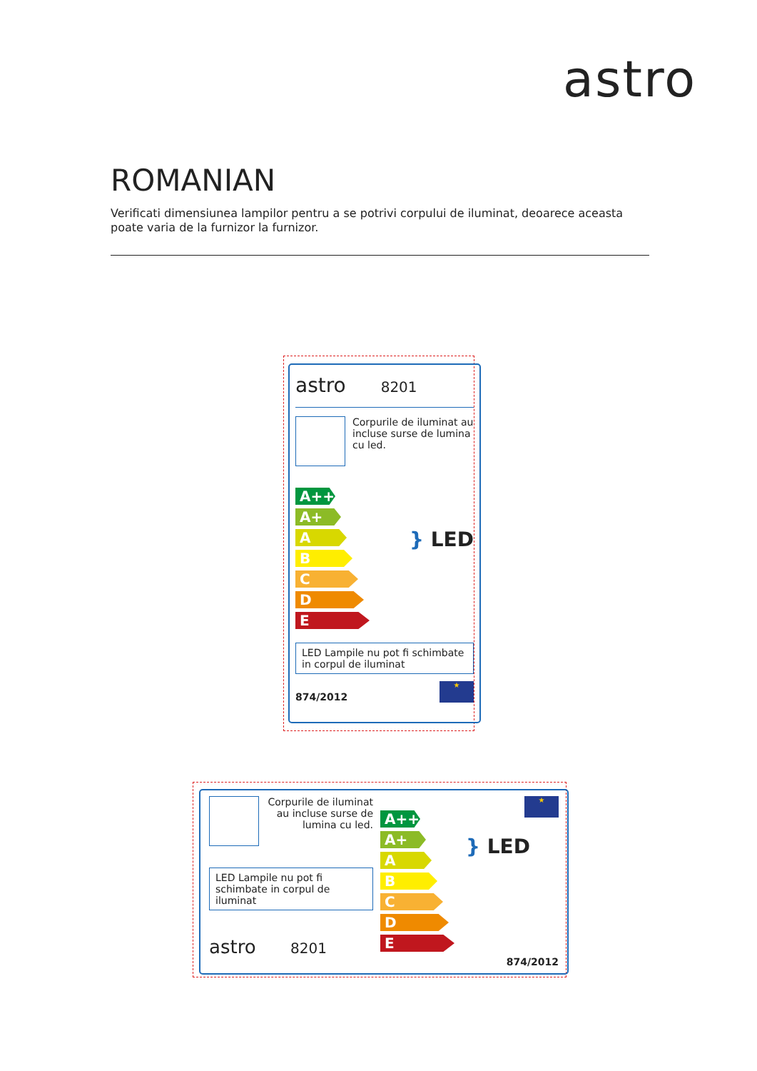astro
ROMANIAN
Verificati dimensiunea lampilor pentru a se potrivi corpului de iluminat, deoarece aceasta poate varia de la furnizor la furnizor.
astro 8201
Corpurile de iluminat au incluse surse de lumina cu led.
A++
A+
A
B
C
D
E
} LED
LED Lampile nu pot fi schimbate in corpul de iluminat
874/2012
★
Corpurile de iluminat au incluse surse de lumina cu led.
LED Lampile nu pot fi schimbate in corpul de iluminat
astro 8201
A++
A+
A
B
C
D
E
★
} LED
874/2012